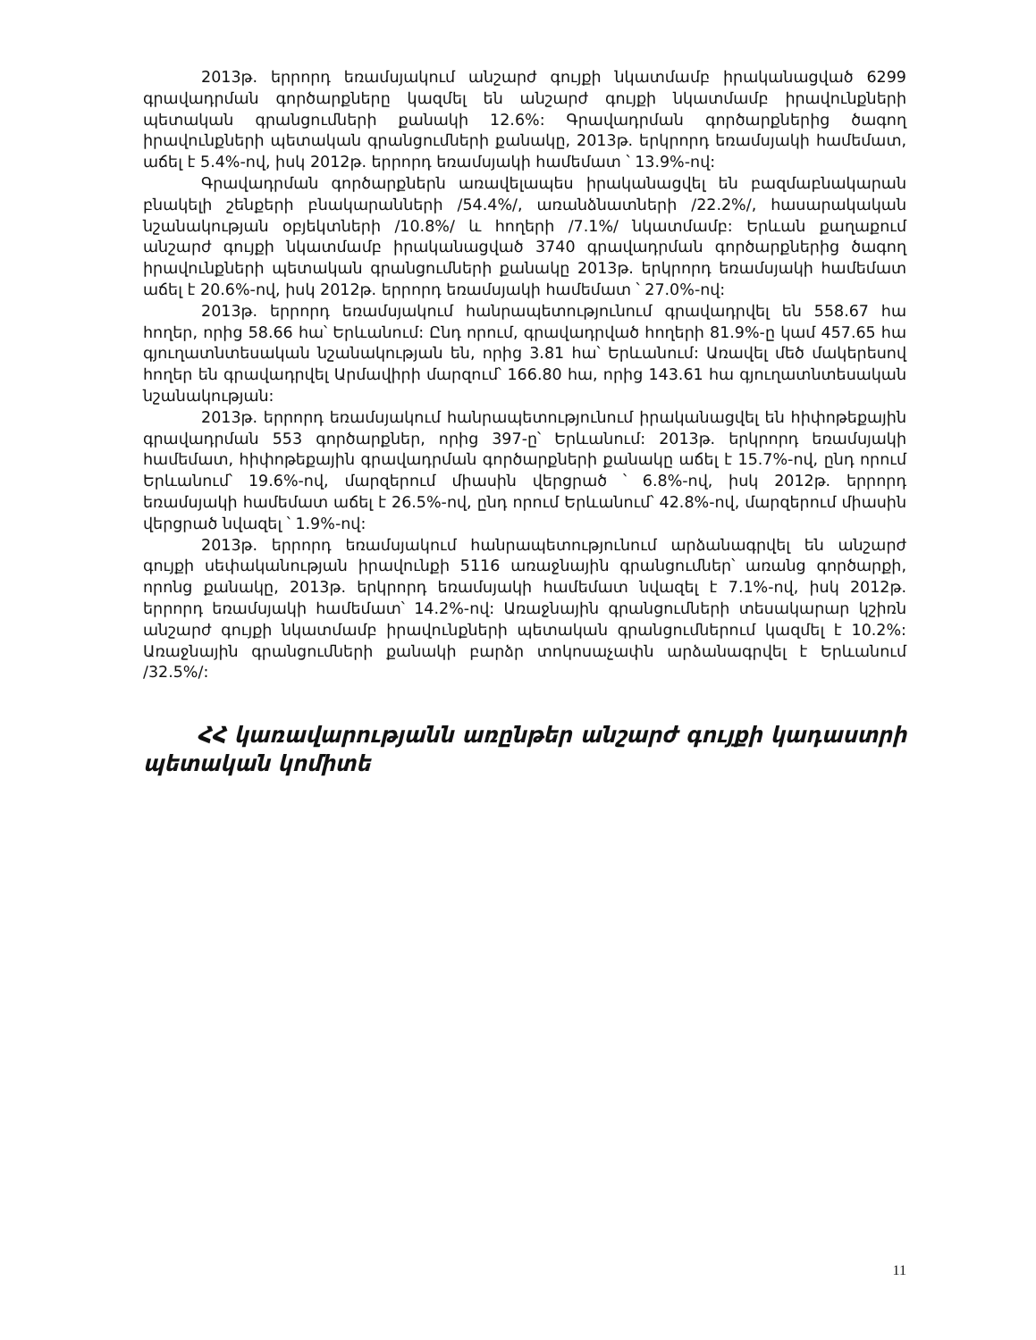2013թ. երրորդ եռամսյակում անշարժ գույքի նկատմամբ իրականացված 6299 գրավադրման գործարքները կազմել են անշարժ գույքի նկատմամբ իրավունքների պետական գրանցումների քանակի 12.6%: Գրավադրման գործարքներից ծագող իրավունքների պետական գրանցումների քանակը, 2013թ. երկրորդ եռամսյակի համեմատ, աճել է 5.4%-ով, իսկ 2012թ. երրորդ եռամսյակի համեմատ ՝ 13.9%-ով:
Գրավադրման գործարքներն առավելապես իրականացվել են բազմաբնակարան բնակելի շենքերի բնակարանների /54.4%/, առանձնատների /22.2%/, հասարակական նշանակության օբյեկտների /10.8%/ և հողերի /7.1%/ նկատմամբ: Երևան քաղաքում անշարժ գույքի նկատմամբ իրականացված 3740 գրավադրման գործարքներից ծագող իրավունքների պետական գրանցումների քանակը 2013թ. երկրորդ եռամսյակի համեմատ աճել է 20.6%-ով, իսկ 2012թ. երրորդ եռամսյակի համեմատ ՝ 27.0%-ով:
2013թ. երրորդ եռամսյակում հանրապետությունում գրավադրվել են 558.67 հա հողեր, որից 58.66 հա՝ Երևանում: Ընդ որում, գրավադրված հողերի 81.9%-ը կամ 457.65 հա գյուղատնտեսական նշանակության են, որից 3.81 հա՝ Երևանում: Առավել մեծ մակերեսով հողեր են գրավադրվել Արմավիրի մարզում՝ 166.80 հա, որից 143.61 հա գյուղատնտեսական նշանակության:
2013թ. երրորդ եռամսյակում հանրապետությունում իրականացվել են հիփոթեքային գրավադրման 553 գործարքներ, որից 397-ը՝ Երևանում: 2013թ. երկրորդ եռամսյակի համեմատ, հիփոթեքային գրավադրման գործարքների քանակը աճել է 15.7%-ով, ընդ որում Երևանում՝ 19.6%-ով, մարզերում միասին վերցրած ՝ 6.8%-ով, իսկ 2012թ. երրորդ եռամսյակի համեմատ աճել է 26.5%-ով, ընդ որում Երևանում՝ 42.8%-ով, մարզերում միասին վերցրած նվազել ՝ 1.9%-ով:
2013թ. երրորդ եռամսյակում հանրապետությունում արձանագրվել են անշարժ գույքի սեփականության իրավունքի 5116 առաջնային գրանցումներ՝ առանց գործարքի, որոնց քանակը, 2013թ. երկրորդ եռամսյակի համեմատ նվազել է 7.1%-ով, իսկ 2012թ. երրորդ եռամսյակի համեմատ՝ 14.2%-ով: Առաջնային գրանցումների տեսակարար կշիռն անշարժ գույքի նկատմամբ իրավունքների պետական գրանցումներում կազմել է 10.2%: Առաջնային գրանցումների քանակի բարձր տոկոսաչափն արձանագրվել է Երևանում /32.5%/:
ՀՀ կառավարությանն առընթեր անշարժ գույքի կադաստրի պետական կոմիտե
11